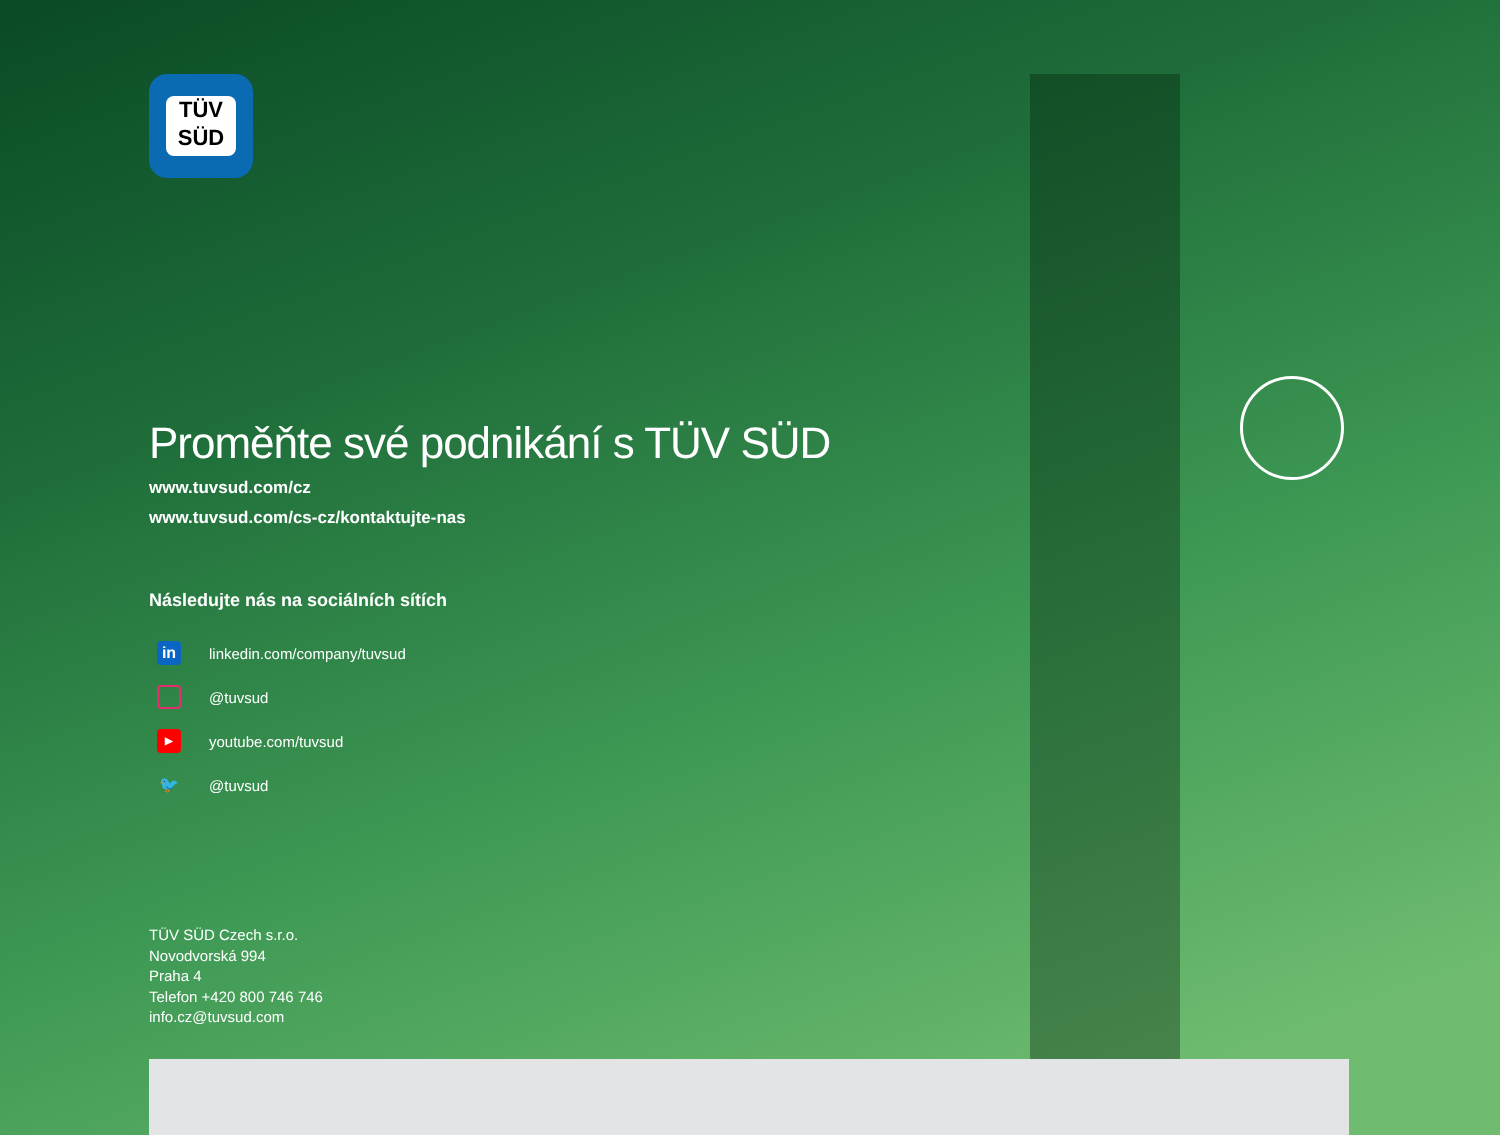TÜV
SÜD
Proměňte své podnikání s TÜV SÜD
www.tuvsud.com/cz
www.tuvsud.com/cs-cz/kontaktujte-nas
Následujte nás na sociálních sítích
in linkedin.com/company/tuvsud
@tuvsud
▶ youtube.com/tuvsud
🐦 @tuvsud
TÜV SÜD Czech s.r.o.
Novodvorská 994
Praha 4
Telefon +420 800 746 746
info.cz@tuvsud.com